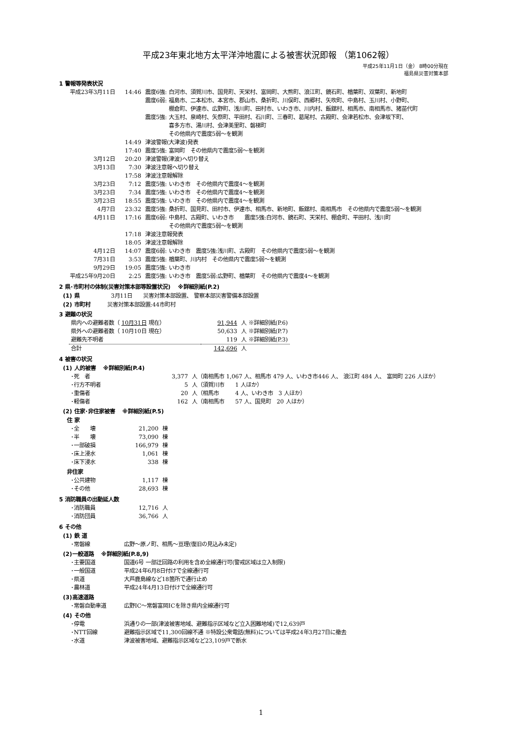平成23年東北地方太平洋沖地震による被害状況即報 （第1062報）
平成25年11月1日（金） 8時00分現在
福島県災害対策本部
1 警報等発表状況
| 平成23年3月11日 | 14:46 | 震度6強: 白河市、須賀川市、国見町、天栄村、富岡町、大熊町、浪江町、鏡石町、楢葉町、双葉町、新地町 |
| | | 震度6弱: 福島市、二本松市、本宮市、郡山市、桑折町、川俣町、西郷村、矢吹町、中島村、玉川村、小野町、 棚倉町、伊達市、広野町、浅川町、田村市、いわき市、川内村、飯舘村、相馬市、南相馬市、猪苗代町 |
| | | 震度5強: 大玉村、泉崎村、矢祭町、平田村、石川町、三春町、葛尾村、古殿町、会津若松市、会津坂下町、 喜多方市、湯川村、会津美里町、磐梯町 その他県内で震度5弱～を観測 |
| | 14:49 | 津波警報(大津波)発表 |
| | 17:40 | 震度5強: 富岡町 その他県内で震度5弱～を観測 |
| 3月12日 | 20:20 | 津波警報(津波)へ切り替え |
| 3月13日 | 7:30 | 津波注意報へ切り替え |
| | 17:58 | 津波注意報解除 |
| 3月23日 | 7:12 | 震度5強: いわき市 その他県内で震度4～を観測 |
| 3月23日 | 7:34 | 震度5強: いわき市 その他県内で震度4～を観測 |
| 3月23日 | 18:55 | 震度5強: いわき市 その他県内で震度4～を観測 |
| 4月7日 | 23:32 | 震度5強: 桑折町、国見町、田村市、伊達市、相馬市、新地町、飯舘村、南相馬市 その他県内で震度5弱～を観測 |
| 4月11日 | 17:16 | 震度6弱: 中島村、古殿町、いわき市 震度5強:白河市、鏡石町、天栄村、棚倉町、平田村、浅川町 その他県内で震度5弱～を観測 |
| | 17:18 | 津波注意報発表 |
| | 18:05 | 津波注意報解除 |
| 4月12日 | 14:07 | 震度6弱: いわき市 震度5強:浅川町、古殿町 その他県内で震度5弱～を観測 |
| 7月31日 | 3:53 | 震度5強: 楢葉町、川内村 その他県内で震度5弱～を観測 |
| 9月29日 | 19:05 | 震度5強: いわき市 |
| 平成25年9月20日 | 2:25 | 震度5強: いわき市 震度5弱:広野町、楢葉町 その他県内で震度4～を観測 |
2 県･市町村の体制(災害対策本部等設置状況)　 ※詳細別紙(P.2)
(1) 県 3月11日　　災害対策本部設置、 警察本部災害警備本部設置
(2) 市町村 災害対策本部設置:44市町村
3 避難の状況
| 県内への避難者数（ 10月31日 現在） | 91,944 | 人 ※詳細別紙(P.6) |
| 県外への避難者数（ 10月10日 現在） | 50,633 | 人 ※詳細別紙(P.7) |
| 避難先不明者 | 119 | 人 ※詳細別紙(P.3) |
| 合計 | 142,696 | 人 |
4 被害の状況
(1) 人的被害　 ※詳細別紙(P.4)
| ･死 者 | 3,377 | 人（南相馬市 1,067 人、相馬市 479 人、いわき市446 人、 浪江町 484 人、 富岡町 226 人ほか） |
| ･行方不明者 | 5 | 人（須賀川市 1 人ほか） |
| ･重傷者 | 20 | 人（相馬市 4 人、いわき市 3 人ほか） |
| ･軽傷者 | 162 | 人（南相馬市 57 人、国見町 20 人ほか） |
(2) 住家･非住家被害　 ※詳細別紙(P.5)
住 家
| ･全 壊 | 21,200 | 棟 |
| ･半 壊 | 73,090 | 棟 |
| ･一部破損 | 166,979 | 棟 |
| ･床上浸水 | 1,061 | 棟 |
| ･床下浸水 | 338 | 棟 |
非住家
| ･公共建物 | 1,117 | 棟 |
| ･その他 | 28,693 | 棟 |
5 消防職員の出動延人数
| ･消防職員 | 12,716 | 人 |
| ･消防団員 | 36,766 | 人 |
6 その他
(1) 鉄 道
| ･常磐線 | 広野～原ノ町、相馬～亘理(復旧の見込み未定) |
(2)一般道路　 ※詳細別紙(P.8,9)
| ･主要国道 | 国道6号 一部迂回路の利用を含め全線通行可(警戒区域は立入制限) |
| ･一般国道 | 平成24年6月8日付けで全線通行可 |
| ･県道 | 大芦鹿島線など18箇所で通行止め |
| ･農林道 | 平成24年4月13日付けで全線通行可 |
(3)高速道路
| ･常磐自動車道 | 広野IC～常磐富岡ICを除き県内全線通行可 |
(4) その他
| ･停電 | 浜通りの一部(津波被害地域、避難指示区域など立入困難地域)で12,639戸 |
| ･NTT回線 | 避難指示区域で11,300回線不通 ※特設公衆電話(無料)については平成24年3月27日に撤去 |
| ･水道 | 津波被害地域、避難指示区域など23,109戸で断水 |
1